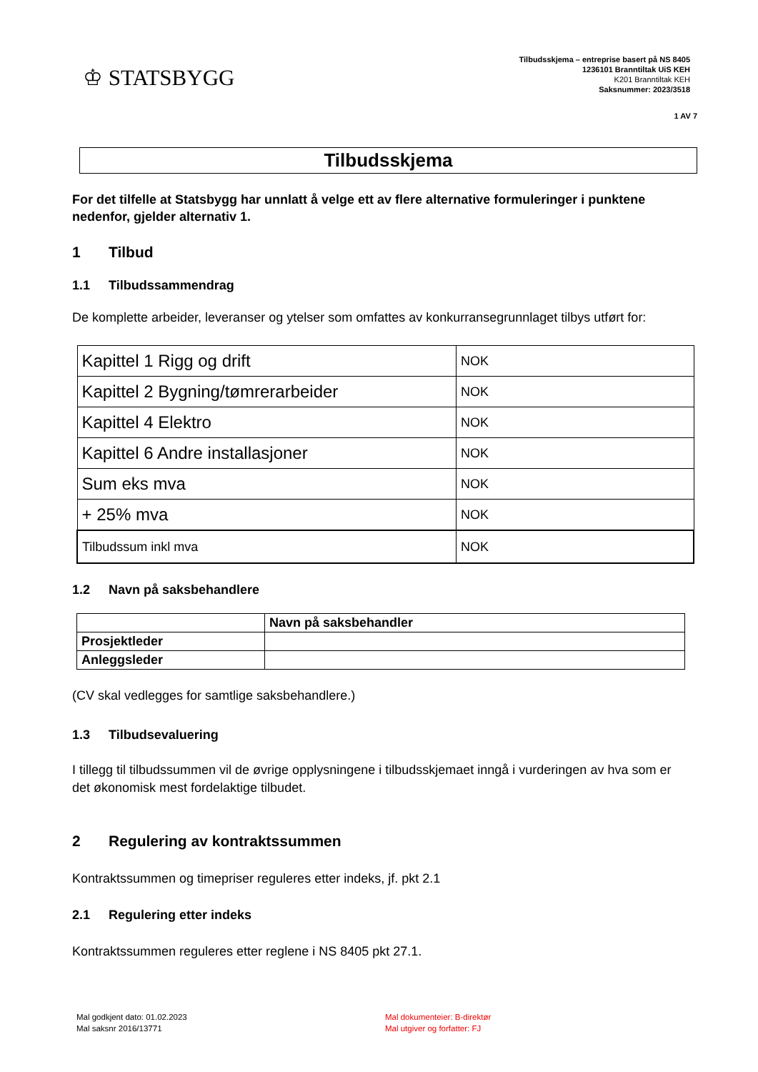♔ STATSBYGG
Tilbudsskjema – entreprise basert på NS 8405
1236101 Branntiltak UiS KEH
K201 Branntiltak KEH
Saksnummer: 2023/3518
1 AV 7
Tilbudsskjema
For det tilfelle at Statsbygg har unnlatt å velge ett av flere alternative formuleringer i punktene nedenfor, gjelder alternativ 1.
1 Tilbud
1.1 Tilbudssammendrag
De komplette arbeider, leveranser og ytelser som omfattes av konkurransegrunnlaget tilbys utført for:
| Kapittel 1 Rigg og drift | NOK |
| Kapittel 2 Bygning/tømrerarbeider | NOK |
| Kapittel 4 Elektro | NOK |
| Kapittel 6 Andre installasjoner | NOK |
| Sum eks mva | NOK |
| + 25% mva | NOK |
| Tilbudssum inkl mva | NOK |
1.2 Navn på saksbehandlere
| | Navn på saksbehandler |
| Prosjektleder | |
| Anleggsleder | |
(CV skal vedlegges for samtlige saksbehandlere.)
1.3 Tilbudsevaluering
I tillegg til tilbudssummen vil de øvrige opplysningene i tilbudsskjemaet inngå i vurderingen av hva som er det økonomisk mest fordelaktige tilbudet.
2 Regulering av kontraktssummen
Kontraktssummen og timepriser reguleres etter indeks, jf. pkt 2.1
2.1 Regulering etter indeks
Kontraktssummen reguleres etter reglene i NS 8405 pkt 27.1.
Mal godkjent dato: 01.02.2023
Mal saksnr 2016/13771
Mal dokumenteier: B-direktør
Mal utgiver og forfatter: FJ